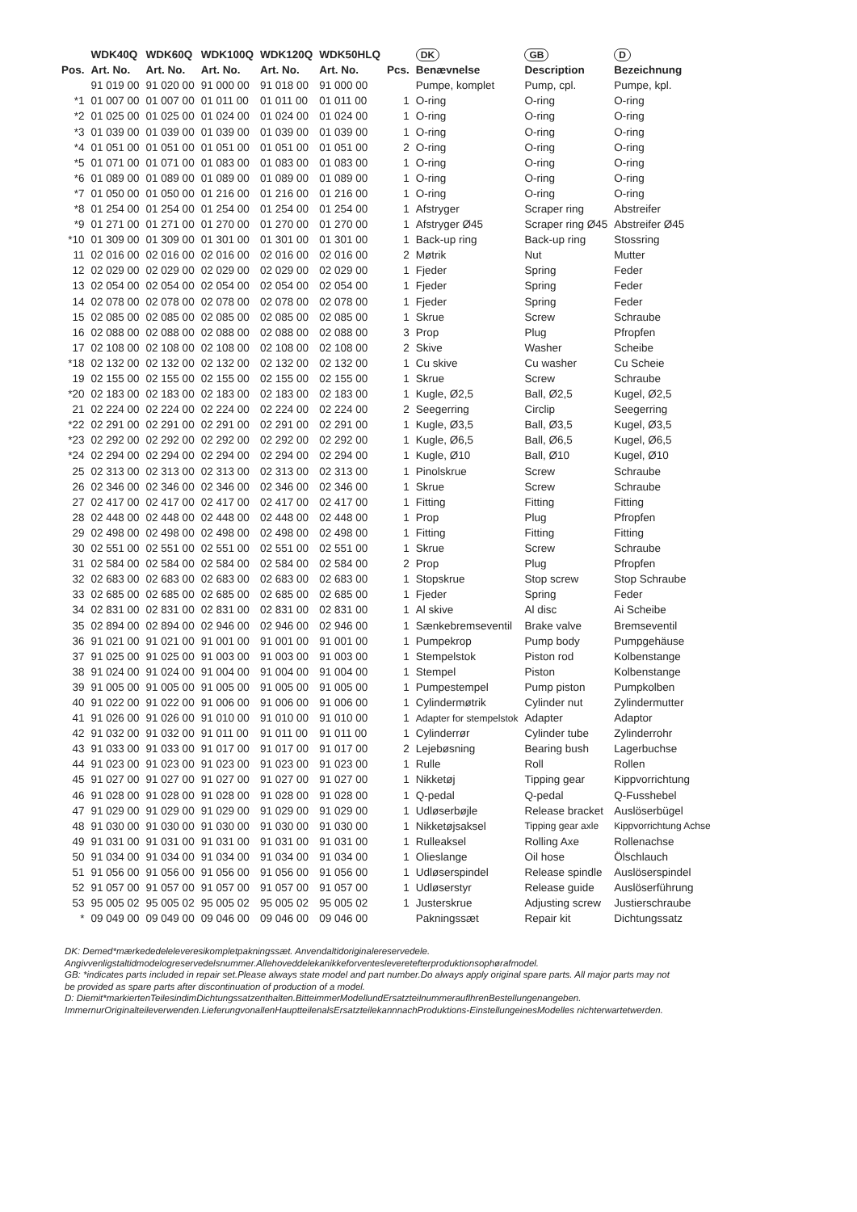| | WDK40Q | WDK60Q | WDK100Q | WDK120Q | WDK50HLQ | | DK | GB | D |
| --- | --- | --- | --- | --- | --- | --- | --- | --- | --- |
| Pos. | Art. No. | Art. No. | Art. No. | Art. No. | Art. No. | Pcs. | Benævnelse | Description | Bezeichnung |
| | 91 019 00 | 91 020 00 | 91 000 00 | 91 018 00 | 91 000 00 | | Pumpe, komplet | Pump, cpl. | Pumpe, kpl. |
| *1 | 01 007 00 | 01 007 00 | 01 011 00 | 01 011 00 | 01 011 00 | 1 | O-ring | O-ring | O-ring |
| *2 | 01 025 00 | 01 025 00 | 01 024 00 | 01 024 00 | 01 024 00 | 1 | O-ring | O-ring | O-ring |
| *3 | 01 039 00 | 01 039 00 | 01 039 00 | 01 039 00 | 01 039 00 | 1 | O-ring | O-ring | O-ring |
| *4 | 01 051 00 | 01 051 00 | 01 051 00 | 01 051 00 | 01 051 00 | 2 | O-ring | O-ring | O-ring |
| *5 | 01 071 00 | 01 071 00 | 01 083 00 | 01 083 00 | 01 083 00 | 1 | O-ring | O-ring | O-ring |
| *6 | 01 089 00 | 01 089 00 | 01 089 00 | 01 089 00 | 01 089 00 | 1 | O-ring | O-ring | O-ring |
| *7 | 01 050 00 | 01 050 00 | 01 216 00 | 01 216 00 | 01 216 00 | 1 | O-ring | O-ring | O-ring |
| *8 | 01 254 00 | 01 254 00 | 01 254 00 | 01 254 00 | 01 254 00 | 1 | Afstryger | Scraper ring | Abstreifer |
| *9 | 01 271 00 | 01 271 00 | 01 270 00 | 01 270 00 | 01 270 00 | 1 | Afstryger Ø45 | Scraper ring Ø45 | Abstreifer Ø45 |
| *10 | 01 309 00 | 01 309 00 | 01 301 00 | 01 301 00 | 01 301 00 | 1 | Back-up ring | Back-up ring | Stossring |
| 11 | 02 016 00 | 02 016 00 | 02 016 00 | 02 016 00 | 02 016 00 | 2 | Møtrik | Nut | Mutter |
| 12 | 02 029 00 | 02 029 00 | 02 029 00 | 02 029 00 | 02 029 00 | 1 | Fjeder | Spring | Feder |
| 13 | 02 054 00 | 02 054 00 | 02 054 00 | 02 054 00 | 02 054 00 | 1 | Fjeder | Spring | Feder |
| 14 | 02 078 00 | 02 078 00 | 02 078 00 | 02 078 00 | 02 078 00 | 1 | Fjeder | Spring | Feder |
| 15 | 02 085 00 | 02 085 00 | 02 085 00 | 02 085 00 | 02 085 00 | 1 | Skrue | Screw | Schraube |
| 16 | 02 088 00 | 02 088 00 | 02 088 00 | 02 088 00 | 02 088 00 | 3 | Prop | Plug | Pfropfen |
| 17 | 02 108 00 | 02 108 00 | 02 108 00 | 02 108 00 | 02 108 00 | 2 | Skive | Washer | Scheibe |
| *18 | 02 132 00 | 02 132 00 | 02 132 00 | 02 132 00 | 02 132 00 | 1 | Cu skive | Cu washer | Cu Scheie |
| 19 | 02 155 00 | 02 155 00 | 02 155 00 | 02 155 00 | 02 155 00 | 1 | Skrue | Screw | Schraube |
| *20 | 02 183 00 | 02 183 00 | 02 183 00 | 02 183 00 | 02 183 00 | 1 | Kugle, Ø2,5 | Ball, Ø2,5 | Kugel, Ø2,5 |
| 21 | 02 224 00 | 02 224 00 | 02 224 00 | 02 224 00 | 02 224 00 | 2 | Seegerring | Circlip | Seegerring |
| *22 | 02 291 00 | 02 291 00 | 02 291 00 | 02 291 00 | 02 291 00 | 1 | Kugle, Ø3,5 | Ball, Ø3,5 | Kugel, Ø3,5 |
| *23 | 02 292 00 | 02 292 00 | 02 292 00 | 02 292 00 | 02 292 00 | 1 | Kugle, Ø6,5 | Ball, Ø6,5 | Kugel, Ø6,5 |
| *24 | 02 294 00 | 02 294 00 | 02 294 00 | 02 294 00 | 02 294 00 | 1 | Kugle, Ø10 | Ball, Ø10 | Kugel, Ø10 |
| 25 | 02 313 00 | 02 313 00 | 02 313 00 | 02 313 00 | 02 313 00 | 1 | Pinolskrue | Screw | Schraube |
| 26 | 02 346 00 | 02 346 00 | 02 346 00 | 02 346 00 | 02 346 00 | 1 | Skrue | Screw | Schraube |
| 27 | 02 417 00 | 02 417 00 | 02 417 00 | 02 417 00 | 02 417 00 | 1 | Fitting | Fitting | Fitting |
| 28 | 02 448 00 | 02 448 00 | 02 448 00 | 02 448 00 | 02 448 00 | 1 | Prop | Plug | Pfropfen |
| 29 | 02 498 00 | 02 498 00 | 02 498 00 | 02 498 00 | 02 498 00 | 1 | Fitting | Fitting | Fitting |
| 30 | 02 551 00 | 02 551 00 | 02 551 00 | 02 551 00 | 02 551 00 | 1 | Skrue | Screw | Schraube |
| 31 | 02 584 00 | 02 584 00 | 02 584 00 | 02 584 00 | 02 584 00 | 2 | Prop | Plug | Pfropfen |
| 32 | 02 683 00 | 02 683 00 | 02 683 00 | 02 683 00 | 02 683 00 | 1 | Stopskrue | Stop screw | Stop Schraube |
| 33 | 02 685 00 | 02 685 00 | 02 685 00 | 02 685 00 | 02 685 00 | 1 | Fjeder | Spring | Feder |
| 34 | 02 831 00 | 02 831 00 | 02 831 00 | 02 831 00 | 02 831 00 | 1 | Al skive | Al disc | Ai Scheibe |
| 35 | 02 894 00 | 02 894 00 | 02 946 00 | 02 946 00 | 02 946 00 | 1 | Sænkebremseventil | Brake valve | Bremseventil |
| 36 | 91 021 00 | 91 021 00 | 91 001 00 | 91 001 00 | 91 001 00 | 1 | Pumpekrop | Pump body | Pumpgehäuse |
| 37 | 91 025 00 | 91 025 00 | 91 003 00 | 91 003 00 | 91 003 00 | 1 | Stempelstok | Piston rod | Kolbenstange |
| 38 | 91 024 00 | 91 024 00 | 91 004 00 | 91 004 00 | 91 004 00 | 1 | Stempel | Piston | Kolbenstange |
| 39 | 91 005 00 | 91 005 00 | 91 005 00 | 91 005 00 | 91 005 00 | 1 | Pumpestempel | Pump piston | Pumpkolben |
| 40 | 91 022 00 | 91 022 00 | 91 006 00 | 91 006 00 | 91 006 00 | 1 | Cylindermøtrik | Cylinder nut | Zylindermutter |
| 41 | 91 026 00 | 91 026 00 | 91 010 00 | 91 010 00 | 91 010 00 | 1 | Adapter for stempelstok | Adapter | Adaptor |
| 42 | 91 032 00 | 91 032 00 | 91 011 00 | 91 011 00 | 91 011 00 | 1 | Cylinderrør | Cylinder tube | Zylinderrohr |
| 43 | 91 033 00 | 91 033 00 | 91 017 00 | 91 017 00 | 91 017 00 | 2 | Lejebøsning | Bearing bush | Lagerbuchse |
| 44 | 91 023 00 | 91 023 00 | 91 023 00 | 91 023 00 | 91 023 00 | 1 | Rulle | Roll | Rollen |
| 45 | 91 027 00 | 91 027 00 | 91 027 00 | 91 027 00 | 91 027 00 | 1 | Nikketøj | Tipping gear | Kippvorrichtung |
| 46 | 91 028 00 | 91 028 00 | 91 028 00 | 91 028 00 | 91 028 00 | 1 | Q-pedal | Q-pedal | Q-Fusshebel |
| 47 | 91 029 00 | 91 029 00 | 91 029 00 | 91 029 00 | 91 029 00 | 1 | Udløserbøjle | Release bracket | Auslöserbügel |
| 48 | 91 030 00 | 91 030 00 | 91 030 00 | 91 030 00 | 91 030 00 | 1 | Nikketøjsaksel | Tipping gear axle | Kippvorrichtung Achse |
| 49 | 91 031 00 | 91 031 00 | 91 031 00 | 91 031 00 | 91 031 00 | 1 | Rulleaksel | Rolling Axe | Rollenachse |
| 50 | 91 034 00 | 91 034 00 | 91 034 00 | 91 034 00 | 91 034 00 | 1 | Olieslange | Oil hose | Ölschlauch |
| 51 | 91 056 00 | 91 056 00 | 91 056 00 | 91 056 00 | 91 056 00 | 1 | Udløserspindel | Release spindle | Auslöserspindel |
| 52 | 91 057 00 | 91 057 00 | 91 057 00 | 91 057 00 | 91 057 00 | 1 | Udløserstyr | Release guide | Auslöserführung |
| 53 | 95 005 02 | 95 005 02 | 95 005 02 | 95 005 02 | 95 005 02 | 1 | Justerskrue | Adjusting screw | Justierschraube |
| * | 09 049 00 | 09 049 00 | 09 046 00 | 09 046 00 | 09 046 00 | | Pakningssæt | Repair kit | Dichtungssatz |
DK: Demed*mærkededeleleveresikompletpakningssæt. Anvendaltidoriginalereservedele. Angivvenligstaltidmodelogreservedelsnummer.Allehoveddelekanikkeforventesleveretefterproduktionsophørafmodel.
GB: *indicates parts included in repair set.Please always state model and part number.Do always apply original spare parts. All major parts may not be provided as spare parts after discontinuation of production of a model.
D: Diemit*markiertenTeilesindimDichtungssatzenthalten.BitteimmerModellundErsatzteilnummerauflhrenBestellungenangeben. ImmernurOriginalteileverwenden.LieferungvonallenHauptteilenalsErsatzteilekannnachProduktions-EinstellungeinesModelles nichterwartetwerden.